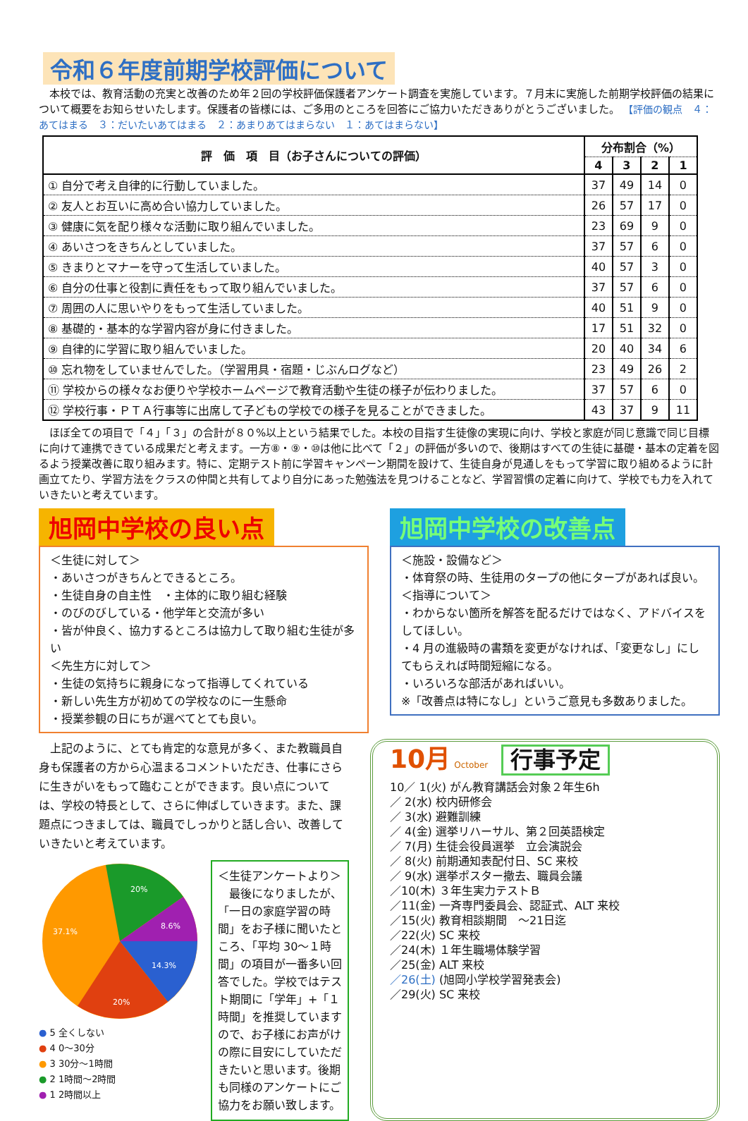令和６年度前期学校評価について
　本校では、教育活動の充実と改善のため年２回の学校評価保護者アンケート調査を実施しています。７月末に実施した前期学校評価の結果について概要をお知らせいたします。保護者の皆様には、ご多用のところを回答にご協力いただきありがとうございました。 【評価の観点　４：あてはまる　３：だいたいあてはまる　２：あまりあてはまらない　１：あてはまらない】
| 評 価 項 目（お子さんについての評価） | 分布割合（%） | | | |
| --- | --- | --- | --- | --- |
| | 4 | 3 | 2 | 1 |
| ① 自分で考え自律的に行動していました。 | 37 | 49 | 14 | 0 |
| ② 友人とお互いに高め合い協力していました。 | 26 | 57 | 17 | 0 |
| ③ 健康に気を配り様々な活動に取り組んでいました。 | 23 | 69 | 9 | 0 |
| ④ あいさつをきちんとしていました。 | 37 | 57 | 6 | 0 |
| ⑤ きまりとマナーを守って生活していました。 | 40 | 57 | 3 | 0 |
| ⑥ 自分の仕事と役割に責任をもって取り組んでいました。 | 37 | 57 | 6 | 0 |
| ⑦ 周囲の人に思いやりをもって生活していました。 | 40 | 51 | 9 | 0 |
| ⑧ 基礎的・基本的な学習内容が身に付きました。 | 17 | 51 | 32 | 0 |
| ⑨ 自律的に学習に取り組んでいました。 | 20 | 40 | 34 | 6 |
| ⑩ 忘れ物をしていませんでした。（学習用具・宿題・じぶんログなど） | 23 | 49 | 26 | 2 |
| ⑪ 学校からの様々なお便りや学校ホームページで教育活動や生徒の様子が伝わりました。 | 37 | 57 | 6 | 0 |
| ⑫ 学校行事・ＰＴＡ行事等に出席して子どもの学校での様子を見ることができました。 | 43 | 37 | 9 | 11 |
　ほぼ全ての項目で「４」「３」の合計が８０%以上という結果でした。本校の目指す生徒像の実現に向け、学校と家庭が同じ意識で同じ目標に向けて連携できている成果だと考えます。一方⑧・⑨・⑩は他に比べて「２」の評価が多いので、後期はすべての生徒に基礎・基本の定着を図るよう授業改善に取り組みます。特に、定期テスト前に学習キャンペーン期間を設けて、生徒自身が見通しをもって学習に取り組めるように計画立てたり、学習方法をクラスの仲間と共有してより自分にあった勉強法を見つけることなど、学習習慣の定着に向けて、学校でも力を入れていきたいと考えています。
旭岡中学校の良い点
＜生徒に対して＞
・あいさつがきちんとできるところ。
・生徒自身の自主性　・主体的に取り組む経験
・のびのびしている・他学年と交流が多い
・皆が仲良く、協力するところは協力して取り組む生徒が多い
＜先生方に対して＞
・生徒の気持ちに親身になって指導してくれている
・新しい先生方が初めての学校なのに一生懸命
・授業参観の日にちが選べてとても良い。
旭岡中学校の改善点
＜施設・設備など＞
・体育祭の時、生徒用のタープの他にタープがあれば良い。
＜指導について＞
・わからない箇所を解答を配るだけではなく、アドバイスをしてほしい。
・4 月の進級時の書類を変更がなければ、「変更なし」にしてもらえれば時間短縮になる。
・いろいろな部活があればいい。
※「改善点は特になし」というご意見も多数ありました。
　上記のように、とても肯定的な意見が多く、また教職員自身も保護者の方から心温まるコメントいただき、仕事にさらに生きがいをもって臨むことができます。良い点については、学校の特長として、さらに伸ばしていきます。また、課題点につきましては、職員でしっかりと話し合い、改善していきたいと考えています。
20%
8.6%
14.3%
20%
37.1%
● 5 全くしない
● 4 0～30分
● 3 30分～1時間
● 2 1時間～2時間
● 1 2時間以上
＜生徒アンケートより＞
　最後になりましたが、「一日の家庭学習の時間」をお子様に聞いたところ、「平均 30～１時間」の項目が一番多い回答でした。学校ではテスト期間に「学年」+「１時間」を推奨していますので、お子様にお声がけの際に目安にしていただきたいと思います。後期も同様のアンケートにご協力をお願い致します。
10月 October 行事予定
10／ 1(火) がん教育講話会対象２年生6h
／ 2(水) 校内研修会
／ 3(水) 避難訓練
／ 4(金) 選挙リハーサル、第２回英語検定
／ 7(月) 生徒会役員選挙　立会演説会
／ 8(火) 前期通知表配付日、SC 来校
／ 9(水) 選挙ポスター撤去、職員会議
／10(木) ３年生実力テストＢ
／11(金) 一斉専門委員会、認証式、ALT 来校
／15(火) 教育相談期間　～21日迄
／22(火) SC 来校
／24(木) １年生職場体験学習
／25(金) ALT 来校
／26(土) (旭岡小学校学習発表会)
／29(火) SC 来校